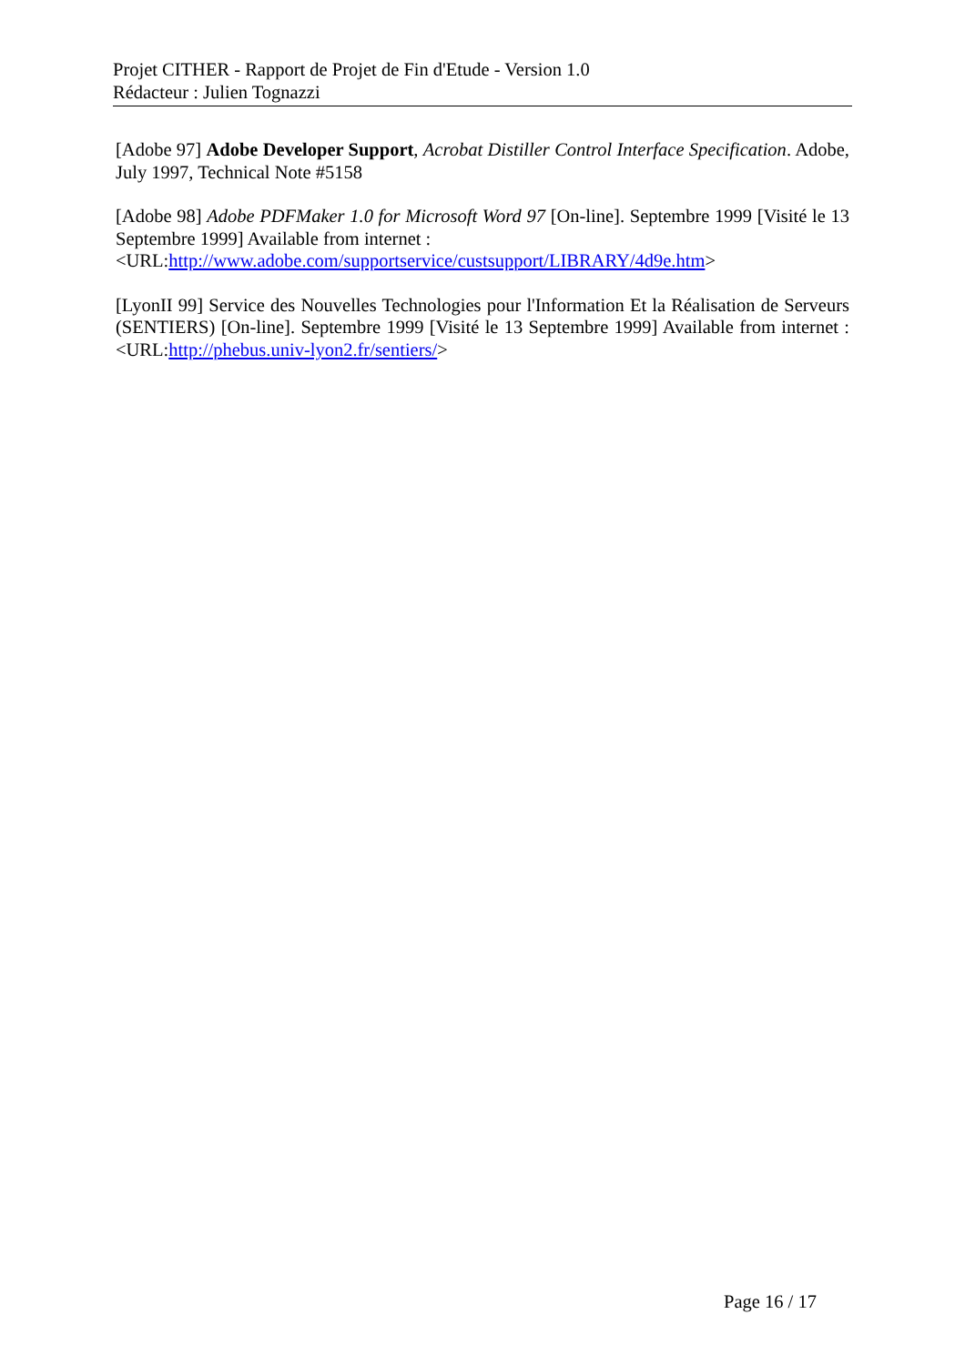Projet CITHER - Rapport de Projet de Fin d'Etude - Version 1.0
Rédacteur : Julien Tognazzi
[Adobe 97] Adobe Developer Support, Acrobat Distiller Control Interface Specification. Adobe, July 1997, Technical Note #5158
[Adobe 98] Adobe PDFMaker 1.0 for Microsoft Word 97 [On-line]. Septembre 1999 [Visité le 13 Septembre 1999] Available from internet :
<URL:http://www.adobe.com/supportservice/custsupport/LIBRARY/4d9e.htm>
[LyonII 99] Service des Nouvelles Technologies pour l'Information Et la Réalisation de Serveurs (SENTIERS) [On-line]. Septembre 1999 [Visité le 13 Septembre 1999] Available from internet : <URL:http://phebus.univ-lyon2.fr/sentiers/>
Page 16 / 17